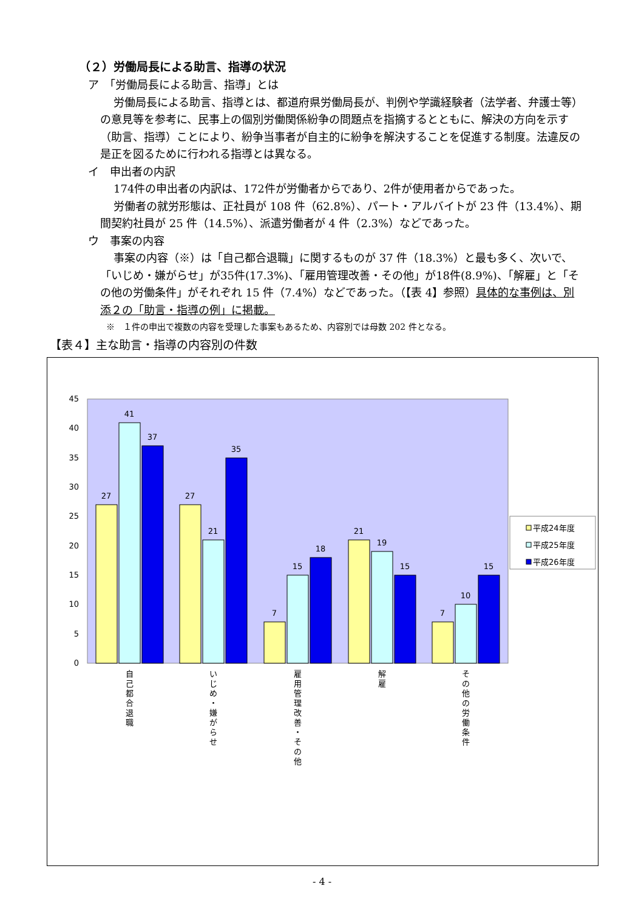（２）労働局長による助言、指導の状況
ア　「労働局長による助言、指導」とは
労働局長による助言、指導とは、都道府県労働局長が、判例や学識経験者（法学者、弁護士等）の意見等を参考に、民事上の個別労働関係紛争の問題点を指摘するとともに、解決の方向を示す（助言、指導）ことにより、紛争当事者が自主的に紛争を解決することを促進する制度。法違反の是正を図るために行われる指導とは異なる。
イ　申出者の内訳
174件の申出者の内訳は、172件が労働者からであり、2件が使用者からであった。
労働者の就労形態は、正社員が 108 件（62.8%）、パート・アルバイトが 23 件（13.4%）、期間契約社員が 25 件（14.5%）、派遣労働者が 4 件（2.3%）などであった。
ウ　事案の内容
事案の内容（※）は「自己都合退職」に関するものが 37 件（18.3%）と最も多く、次いで、「いじめ・嫌がらせ」が35件(17.3%)、「雇用管理改善・その他」が18件(8.9%)、「解雇」と「その他の労働条件」がそれぞれ 15 件（7.4%）などであった。（【表 4】参照）具体的な事例は、別添２の「助言・指導の例」に掲載。
※　１件の申出で複数の内容を受理した事案もあるため、内容別では母数 202 件となる。
【表４】主な助言・指導の内容別の件数
0
5
10
15
20
25
30
35
40
45
27
41
37
27
21
35
7
15
18
21
19
15
7
10
15
自
己
都
合
退
職
い
じ
め
・
嫌
が
ら
せ
雇
用
管
理
改
善
・
そ
の
他
解
雇
そ
の
他
の
労
働
条
件
平成24年度
平成25年度
平成26年度
- 4 -